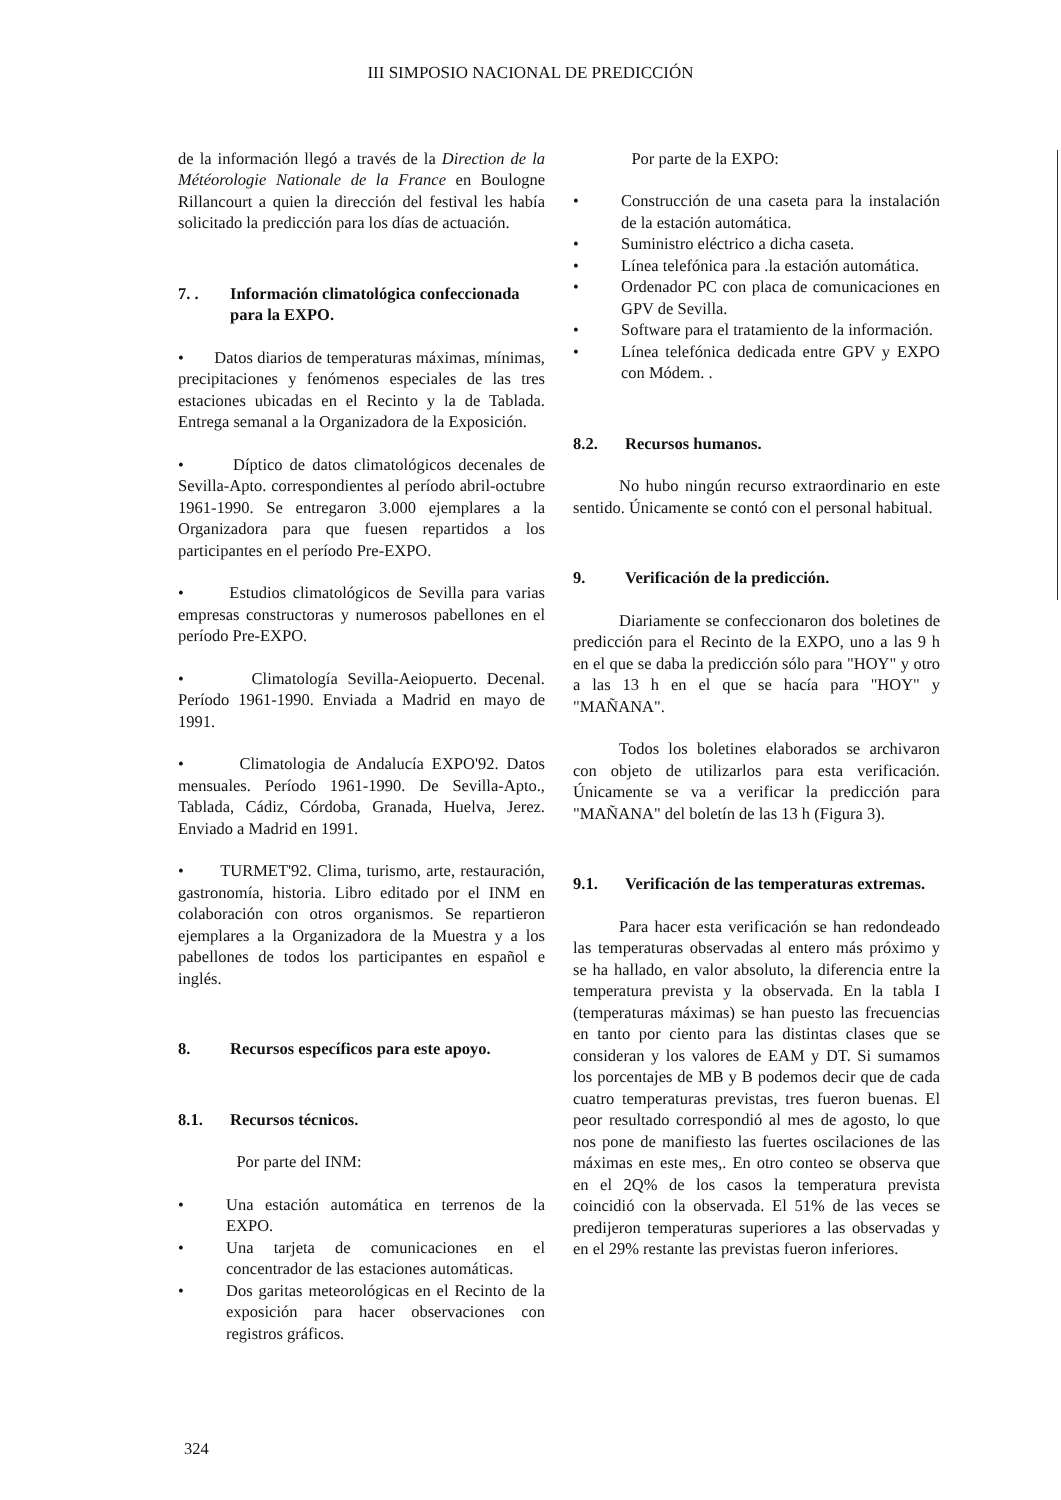III SIMPOSIO NACIONAL DE PREDICCIÓN
de la información llegó a través de la Direction de la Météorologie Nationale de la France en Boulogne Rillancourt a quien la dirección del festival les había solicitado la predicción para los días de actuación.
7. . Información climatológica confeccionada para la EXPO.
• Datos diarios de temperaturas máximas, mínimas, precipitaciones y fenómenos especiales de las tres estaciones ubicadas en el Recinto y la de Tablada. Entrega semanal a la Organizadora de la Exposición.
• Díptico de datos climatológicos decenales de Sevilla-Apto. correspondientes al período abril-octubre 1961-1990. Se entregaron 3.000 ejemplares a la Organizadora para que fuesen repartidos a los participantes en el período Pre-EXPO.
• Estudios climatológicos de Sevilla para varias empresas constructoras y numerosos pabellones en el período Pre-EXPO.
• Climatología Sevilla-Aeiopuerto. Decenal. Período 1961-1990. Enviada a Madrid en mayo de 1991.
• Climatologia de Andalucía EXPO'92. Datos mensuales. Período 1961-1990. De Sevilla-Apto., Tablada, Cádiz, Córdoba, Granada, Huelva, Jerez. Enviado a Madrid en 1991.
• TURMET'92. Clima, turismo, arte, restauración, gastronomía, historia. Libro editado por el INM en colaboración con otros organismos. Se repartieron ejemplares a la Organizadora de la Muestra y a los pabellones de todos los participantes en español e inglés.
8. Recursos específicos para este apoyo.
8.1. Recursos técnicos.
Por parte del INM:
• Una estación automática en terrenos de la EXPO.
• Una tarjeta de comunicaciones en el concentrador de las estaciones automáticas.
• Dos garitas meteorológicas en el Recinto de la exposición para hacer observaciones con registros gráficos.
Por parte de la EXPO:
• Construcción de una caseta para la instalación de la estación automática.
• Suministro eléctrico a dicha caseta.
• Línea telefónica para .la estación automática.
• Ordenador PC con placa de comunicaciones en GPV de Sevilla.
• Software para el tratamiento de la información.
• Línea telefónica dedicada entre GPV y EXPO con Módem. .
8.2. Recursos humanos.
No hubo ningún recurso extraordinario en este sentido. Únicamente se contó con el personal habitual.
9. Verificación de la predicción.
Diariamente se confeccionaron dos boletines de predicción para el Recinto de la EXPO, uno a las 9 h en el que se daba la predicción sólo para "HOY" y otro a las 13 h en el que se hacía para "HOY" y "MAÑANA".
Todos los boletines elaborados se archivaron con objeto de utilizarlos para esta verificación. Únicamente se va a verificar la predicción para "MAÑANA" del boletín de las 13 h (Figura 3).
9.1. Verificación de las temperaturas extremas.
Para hacer esta verificación se han redondeado las temperaturas observadas al entero más próximo y se ha hallado, en valor absoluto, la diferencia entre la temperatura prevista y la observada. En la tabla I (temperaturas máximas) se han puesto las frecuencias en tanto por ciento para las distintas clases que se consideran y los valores de EAM y DT. Si sumamos los porcentajes de MB y B podemos decir que de cada cuatro temperaturas previstas, tres fueron buenas. El peor resultado correspondió al mes de agosto, lo que nos pone de manifiesto las fuertes oscilaciones de las máximas en este mes,. En otro conteo se observa que en el 2Q% de los casos la temperatura prevista coincidió con la observada. El 51% de las veces se predijeron temperaturas superiores a las observadas y en el 29% restante las previstas fueron inferiores.
324